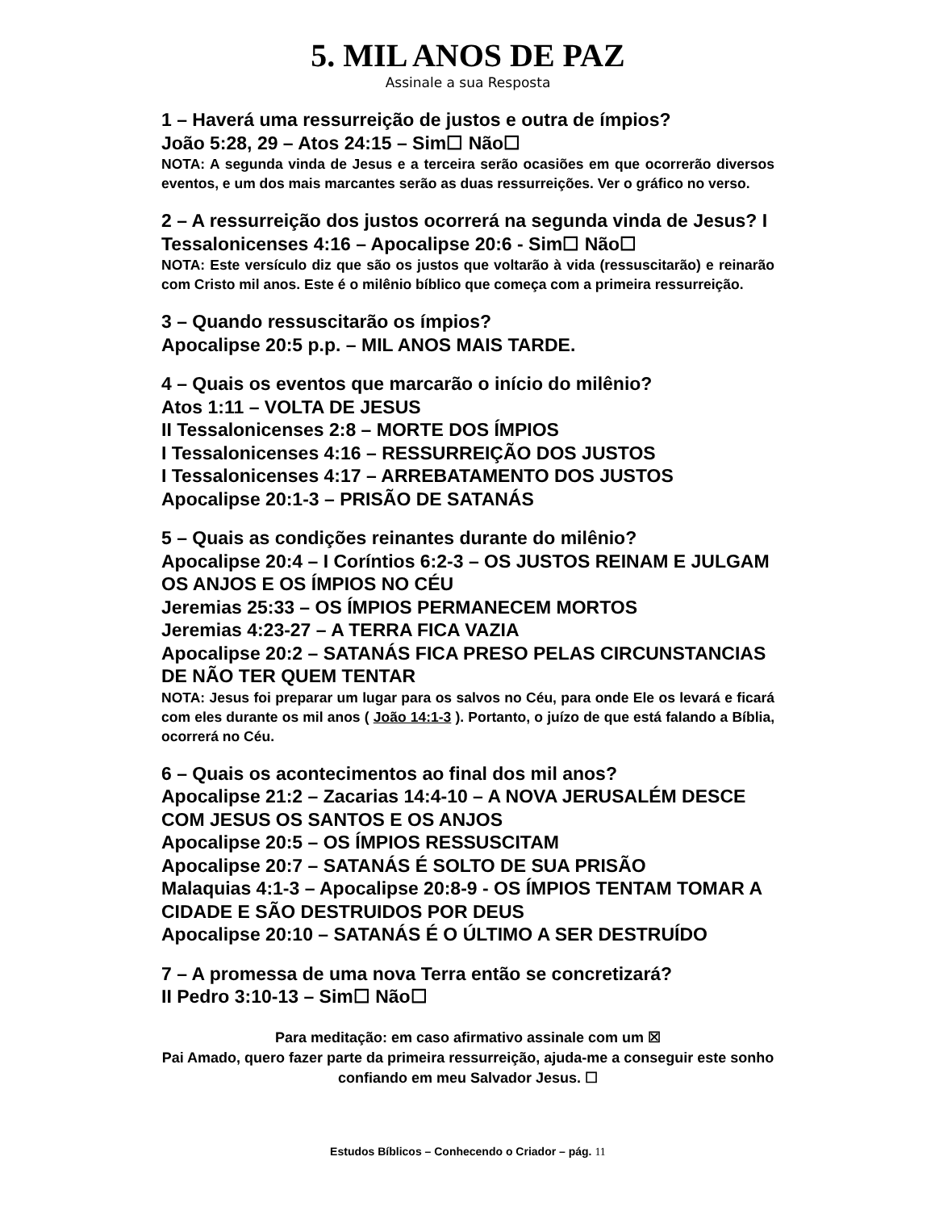5. MIL ANOS DE PAZ
Assinale a sua Resposta
1 – Haverá uma ressurreição de justos e outra de ímpios?
João 5:28, 29 – Atos 24:15 – Sim☐ Não☐
NOTA: A segunda vinda de Jesus e a terceira serão ocasiões em que ocorrerão diversos eventos, e um dos mais marcantes serão as duas ressurreições. Ver o gráfico no verso.
2 – A ressurreição dos justos ocorrerá na segunda vinda de Jesus? I Tessalonicenses 4:16 – Apocalipse 20:6 - Sim☐ Não☐
NOTA: Este versículo diz que são os justos que voltarão à vida (ressuscitarão) e reinarão com Cristo mil anos. Este é o milênio bíblico que começa com a primeira ressurreição.
3 – Quando ressuscitarão os ímpios?
Apocalipse 20:5 p.p. – MIL ANOS MAIS TARDE.
4 – Quais os eventos que marcarão o início do milênio?
Atos 1:11 – VOLTA DE JESUS
II Tessalonicenses 2:8 – MORTE DOS ÍMPIOS
I Tessalonicenses 4:16 – RESSURREIÇÃO DOS JUSTOS
I Tessalonicenses 4:17 – ARREBATAMENTO DOS JUSTOS
Apocalipse 20:1-3 – PRISÃO DE SATANÁS
5 – Quais as condições reinantes durante do milênio?
Apocalipse 20:4 – I Coríntios 6:2-3 – OS JUSTOS REINAM E JULGAM OS ANJOS E OS ÍMPIOS NO CÉU
Jeremias 25:33 – OS ÍMPIOS PERMANECEM MORTOS
Jeremias 4:23-27 – A TERRA FICA VAZIA
Apocalipse 20:2 – SATANÁS FICA PRESO PELAS CIRCUNSTANCIAS DE NÃO TER QUEM TENTAR
NOTA: Jesus foi preparar um lugar para os salvos no Céu, para onde Ele os levará e ficará com eles durante os mil anos ( João 14:1-3 ). Portanto, o juízo de que está falando a Bíblia, ocorrerá no Céu.
6 – Quais os acontecimentos ao final dos mil anos?
Apocalipse 21:2 – Zacarias 14:4-10 – A NOVA JERUSALÉM DESCE COM JESUS OS SANTOS E OS ANJOS
Apocalipse 20:5 – OS ÍMPIOS RESSUSCITAM
Apocalipse 20:7 – SATANÁS É SOLTO DE SUA PRISÃO
Malaquias 4:1-3 – Apocalipse 20:8-9 - OS ÍMPIOS TENTAM TOMAR A CIDADE E SÃO DESTRUIDOS POR DEUS
Apocalipse 20:10 – SATANÁS É O ÚLTIMO A SER DESTRUÍDO
7 – A promessa de uma nova Terra então se concretizará?
II Pedro 3:10-13 – Sim☐ Não☐
Para meditação: em caso afirmativo assinale com um ☒
Pai Amado, quero fazer parte da primeira ressurreição, ajuda-me a conseguir este sonho confiando em meu Salvador Jesus. ☐
Estudos Bíblicos – Conhecendo o Criador – pág. 11